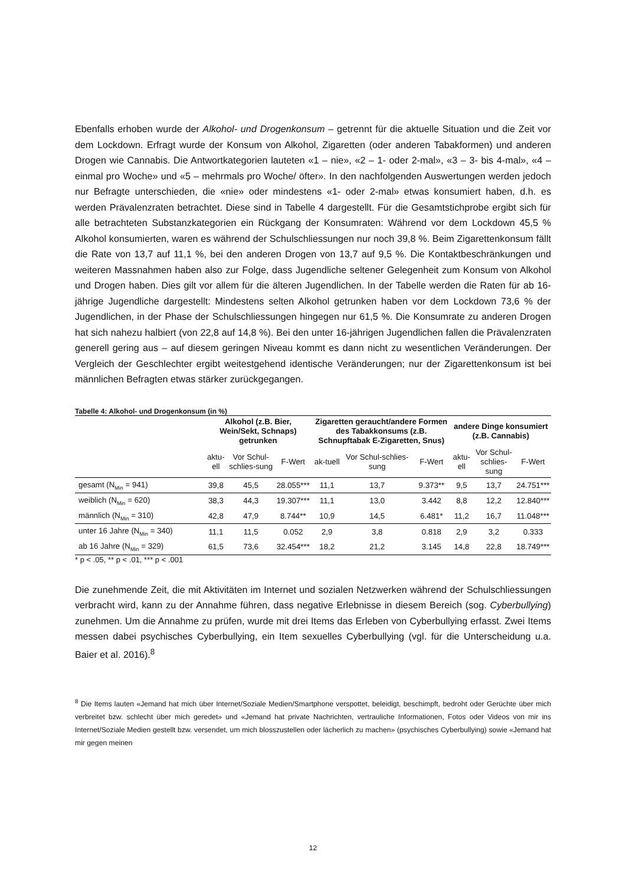Ebenfalls erhoben wurde der Alkohol- und Drogenkonsum – getrennt für die aktuelle Situation und die Zeit vor dem Lockdown. Erfragt wurde der Konsum von Alkohol, Zigaretten (oder anderen Tabakformen) und anderen Drogen wie Cannabis. Die Antwortkategorien lauteten «1 – nie», «2 – 1- oder 2-mal», «3 – 3- bis 4-mal», «4 – einmal pro Woche» und «5 – mehrmals pro Woche/ öfter». In den nachfolgenden Auswertungen werden jedoch nur Befragte unterschieden, die «nie» oder mindestens «1- oder 2-mal» etwas konsumiert haben, d.h. es werden Prävalenzraten betrachtet. Diese sind in Tabelle 4 dargestellt. Für die Gesamtstichprobe ergibt sich für alle betrachteten Substanzkategorien ein Rückgang der Konsumraten: Während vor dem Lockdown 45,5 % Alkohol konsumierten, waren es während der Schulschliessungen nur noch 39,8 %. Beim Zigarettenkonsum fällt die Rate von 13,7 auf 11,1 %, bei den anderen Drogen von 13,7 auf 9,5 %. Die Kontaktbeschränkungen und weiteren Massnahmen haben also zur Folge, dass Jugendliche seltener Gelegenheit zum Konsum von Alkohol und Drogen haben. Dies gilt vor allem für die älteren Jugendlichen. In der Tabelle werden die Raten für ab 16-jährige Jugendliche dargestellt: Mindestens selten Alkohol getrunken haben vor dem Lockdown 73,6 % der Jugendlichen, in der Phase der Schulschliessungen hingegen nur 61,5 %. Die Konsumrate zu anderen Drogen hat sich nahezu halbiert (von 22,8 auf 14,8 %). Bei den unter 16-jährigen Jugendlichen fallen die Prävalenzraten generell gering aus – auf diesem geringen Niveau kommt es dann nicht zu wesentlichen Veränderungen. Der Vergleich der Geschlechter ergibt weitestgehend identische Veränderungen; nur der Zigarettenkonsum ist bei männlichen Befragten etwas stärker zurückgegangen.
Tabelle 4: Alkohol- und Drogenkonsum (in %)
| | Alkohol (z.B. Bier, Wein/Sekt, Schnaps) getrunken | | | Zigaretten geraucht/andere Formen des Tabakkonsums (z.B. Schnupftabak E-Zigaretten, Snus) | | | andere Dinge konsumiert (z.B. Cannabis) | | |
| --- | --- | --- | --- | --- | --- | --- | --- | --- | --- |
| | aktu-ell | Vor Schul-schlies-sung | F-Wert | ak-tuell | Vor Schul-schlies-sung | F-Wert | aktu-ell | Vor Schul-schlies-sung | F-Wert |
| gesamt (N<sub>Min</sub> = 941) | 39,8 | 45,5 | 28.055*** | 11,1 | 13,7 | 9.373** | 9,5 | 13,7 | 24.751*** |
| weiblich (N<sub>Min</sub> = 620) | 38,3 | 44,3 | 19.307*** | 11,1 | 13,0 | 3.442 | 8,8 | 12,2 | 12.840*** |
| männlich (N<sub>Min</sub> = 310) | 42,8 | 47,9 | 8.744** | 10,9 | 14,5 | 6.481* | 11,2 | 16,7 | 11.048*** |
| unter 16 Jahre (N<sub>Min</sub> = 340) | 11,1 | 11,5 | 0.052 | 2,9 | 3,8 | 0.818 | 2,9 | 3,2 | 0.333 |
| ab 16 Jahre (N<sub>Min</sub> = 329) | 61,5 | 73,6 | 32.454*** | 18,2 | 21,2 | 3.145 | 14,8 | 22,8 | 18.749*** |
* p < .05, ** p < .01, *** p < .001
Die zunehmende Zeit, die mit Aktivitäten im Internet und sozialen Netzwerken während der Schulschliessungen verbracht wird, kann zu der Annahme führen, dass negative Erlebnisse in diesem Bereich (sog. Cyberbullying) zunehmen. Um die Annahme zu prüfen, wurde mit drei Items das Erleben von Cyberbullying erfasst. Zwei Items messen dabei psychisches Cyberbullying, ein Item sexuelles Cyberbullying (vgl. für die Unterscheidung u.a. Baier et al. 2016).<sup>8</sup>
<sup>8</sup> Die Items lauten «Jemand hat mich über Internet/Soziale Medien/Smartphone verspottet, beleidigt, beschimpft, bedroht oder Gerüchte über mich verbreitet bzw. schlecht über mich geredet» und «Jemand hat private Nachrichten, vertrauliche Informationen, Fotos oder Videos von mir ins Internet/Soziale Medien gestellt bzw. versendet, um mich blosszustellen oder lächerlich zu machen» (psychisches Cyberbullying) sowie «Jemand hat mir gegen meinen
12